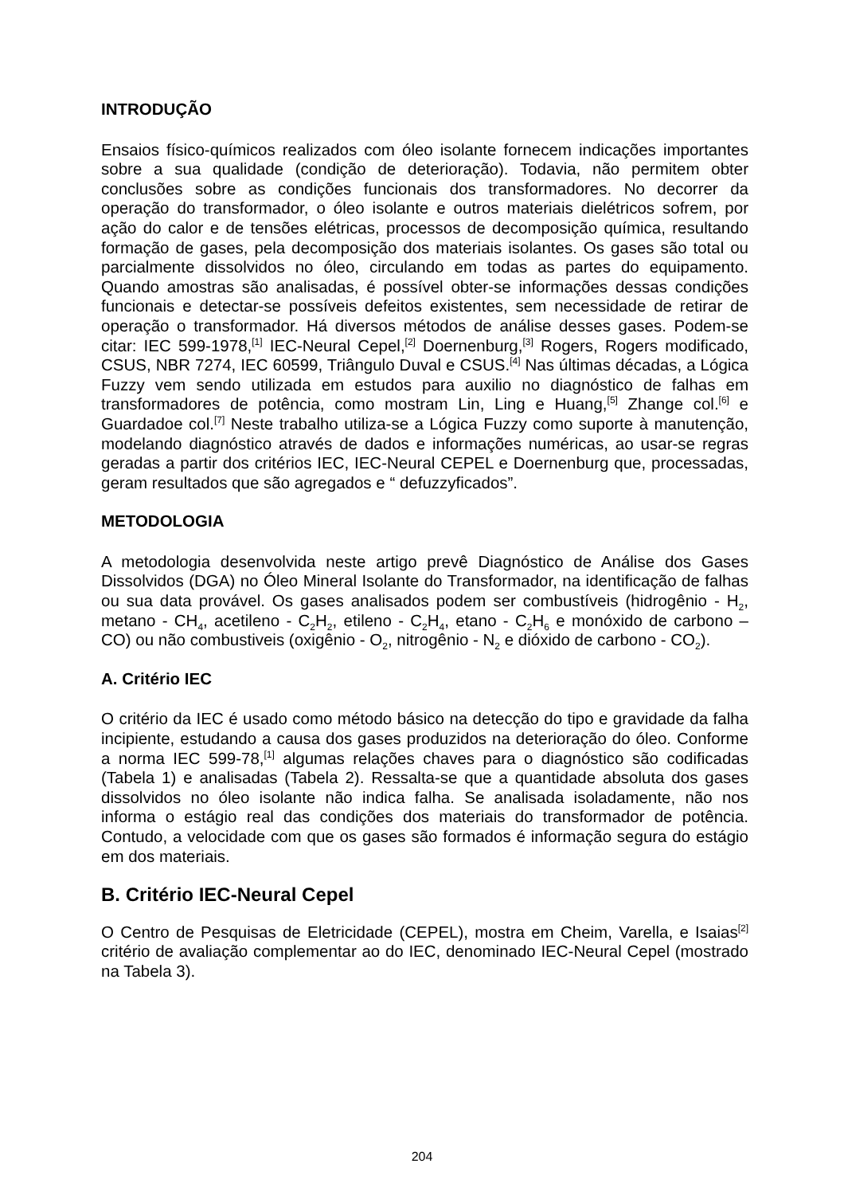INTRODUÇÃO
Ensaios físico-químicos realizados com óleo isolante fornecem indicações importantes sobre a sua qualidade (condição de deterioração). Todavia, não permitem obter conclusões sobre as condições funcionais dos transformadores. No decorrer da operação do transformador, o óleo isolante e outros materiais dielétricos sofrem, por ação do calor e de tensões elétricas, processos de decomposição química, resultando formação de gases, pela decomposição dos materiais isolantes. Os gases são total ou parcialmente dissolvidos no óleo, circulando em todas as partes do equipamento. Quando amostras são analisadas, é possível obter-se informações dessas condições funcionais e detectar-se possíveis defeitos existentes, sem necessidade de retirar de operação o transformador. Há diversos métodos de análise desses gases. Podem-se citar: IEC 599-1978,<sup>[1]</sup> IEC-Neural Cepel,<sup>[2]</sup> Doernenburg,<sup>[3]</sup> Rogers, Rogers modificado, CSUS, NBR 7274, IEC 60599, Triângulo Duval e CSUS.<sup>[4]</sup> Nas últimas décadas, a Lógica Fuzzy vem sendo utilizada em estudos para auxilio no diagnóstico de falhas em transformadores de potência, como mostram Lin, Ling e Huang,<sup>[5]</sup> Zhange col.<sup>[6]</sup> e Guardadoe col.<sup>[7]</sup> Neste trabalho utiliza-se a Lógica Fuzzy como suporte à manutenção, modelando diagnóstico através de dados e informações numéricas, ao usar-se regras geradas a partir dos critérios IEC, IEC-Neural CEPEL e Doernenburg que, processadas, geram resultados que são agregados e “ defuzzyficados”.
METODOLOGIA
A metodologia desenvolvida neste artigo prevê Diagnóstico de Análise dos Gases Dissolvidos (DGA) no Óleo Mineral Isolante do Transformador, na identificação de falhas ou sua data provável. Os gases analisados podem ser combustíveis (hidrogênio - H<sub>2</sub>, metano - CH<sub>4</sub>, acetileno - C<sub>2</sub>H<sub>2</sub>, etileno - C<sub>2</sub>H<sub>4</sub>, etano - C<sub>2</sub>H<sub>6</sub> e monóxido de carbono – CO) ou não combustiveis (oxigênio - O<sub>2</sub>, nitrogênio - N<sub>2</sub> e dióxido de carbono - CO<sub>2</sub>).
A. Critério IEC
O critério da IEC é usado como método básico na detecção do tipo e gravidade da falha incipiente, estudando a causa dos gases produzidos na deterioração do óleo. Conforme a norma IEC 599-78,<sup>[1]</sup> algumas relações chaves para o diagnóstico são codificadas (Tabela 1) e analisadas (Tabela 2). Ressalta-se que a quantidade absoluta dos gases dissolvidos no óleo isolante não indica falha. Se analisada isoladamente, não nos informa o estágio real das condições dos materiais do transformador de potência. Contudo, a velocidade com que os gases são formados é informação segura do estágio em dos materiais.
B. Critério IEC-Neural Cepel
O Centro de Pesquisas de Eletricidade (CEPEL), mostra em Cheim, Varella, e Isaias<sup>[2]</sup> critério de avaliação complementar ao do IEC, denominado IEC-Neural Cepel (mostrado na Tabela 3).
204